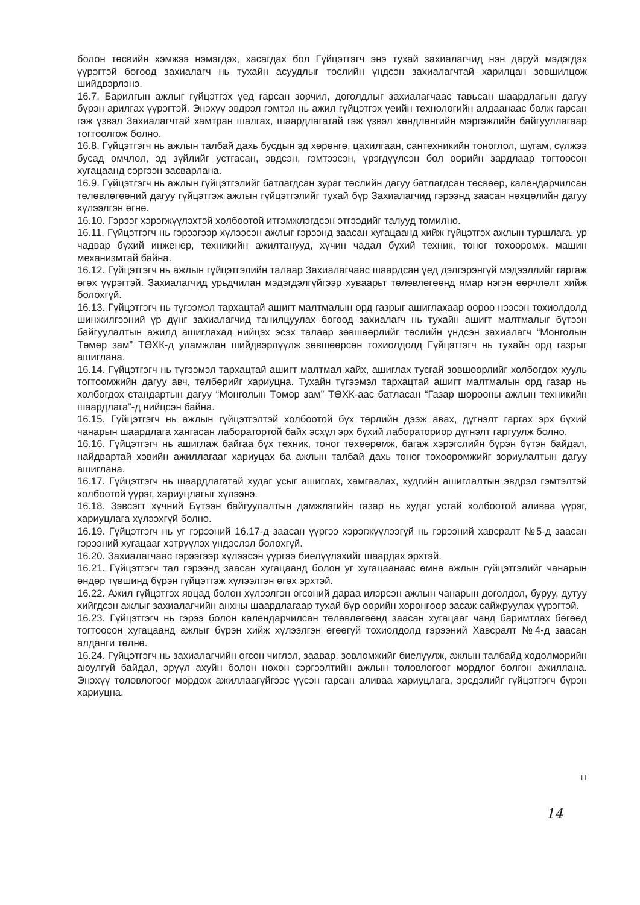болон төсвийн хэмжээ нэмэгдэх, хасагдах бол Гүйцэтгэгч энэ тухай захиалагчид нэн даруй мэдэгдэх үүрэгтэй бөгөөд захиалагч нь тухайн асуудлыг төслийн үндсэн захиалагчтай харилцан зөвшилцөж шийдвэрлэнэ.
16.7. Барилгын ажлыг гүйцэтгэх үед гарсан зөрчил, доголдлыг захиалагчаас тавьсан шаардлагын дагуу бүрэн арилгах үүрэгтэй. Энэхүү эвдрэл гэмтэл нь ажил гүйцэтгэх үеийн технологийн алдаанаас болж гарсан гэж үзвэл Захиалагчтай хамтран шалгах, шаардлагатай гэж үзвэл хөндлөнгийн мэргэжлийн байгууллагаар тогтоолгож болно.
16.8. Гүйцэтгэгч нь ажлын талбай дахь бусдын эд хөрөнгө, цахилгаан, сантехникийн тоноглол, шугам, сүлжээ бусад өмчлөл, эд зүйлийг устгасан, эвдсэн, гэмтээсэн, үрэгдүүлсэн бол өөрийн зардлаар тогтоосон хугацаанд сэргээн засварлана.
16.9. Гүйцэтгэгч нь ажлын гүйцэтгэлийг батлагдсан зураг төслийн дагуу батлагдсан төсвөөр, календарчилсан төлөвлөгөөний дагуу гүйцэтгэж ажлын гүйцэтгэлийг тухай бүр Захиалагчид гэрээнд заасан нөхцөлийн дагуу хүлээлгэн өгнө.
16.10. Гэрээг хэрэгжүүлэхтэй холбоотой итгэмжлэгдсэн этгээдийг талууд томилно.
16.11. Гүйцэтгэгч нь гэрээгээр хүлээсэн ажлыг гэрээнд заасан хугацаанд хийж гүйцэтгэх ажлын туршлага, ур чадвар бүхий инженер, техникийн ажилтанууд, хүчин чадал бүхий техник, тоног төхөөрөмж, машин механизмтай байна.
16.12. Гүйцэтгэгч нь ажлын гүйцэтгэлийн талаар Захиалагчаас шаардсан үед дэлгэрэнгүй мэдээллийг гаргаж өгөх үүрэгтэй. Захиалагчид урьдчилан мэдэгдэлгүйгээр хуваарьт төлөвлөгөөнд ямар нэгэн өөрчлөлт хийж болохгүй.
16.13. Гүйцэтгэгч нь түгээмэл тархацтай ашигт малтмалын орд газрыг ашиглахаар өөрөө нээсэн тохиолдолд шинжилгээний үр дүнг захиалагчид танилцуулах бөгөөд захиалагч нь тухайн ашигт малтмалыг бүтээн байгуулалтын ажилд ашиглахад нийцэх эсэх талаар зөвшөөрлийг төслийн үндсэн захиалагч “Монголын Төмөр зам” ТӨХК-д уламжлан шийдвэрлүүлж зөвшөөрсөн тохиолдолд Гүйцэтгэгч нь тухайн орд газрыг ашиглана.
16.14. Гүйцэтгэгч нь түгээмэл тархацтай ашигт малтмал хайх, ашиглах тусгай зөвшөөрлийг холбогдох хууль тогтоомжийн дагуу авч, төлбөрийг хариуцна. Тухайн түгээмэл тархацтай ашигт малтмалын орд газар нь холбогдох стандартын дагуу “Монголын Төмөр зам” ТӨХК-аас батласан “Газар шорооны ажлын техникийн шаардлага”-д нийцсэн байна.
16.15. Гүйцэтгэгч нь ажлын гүйцэтгэлтэй холбоотой бүх төрлийн дээж авах, дүгнэлт гаргах эрх бүхий чанарын шаардлага хангасан лаборатортой байх эсхүл эрх бүхий лабораториор дүгнэлт гаргуулж болно.
16.16. Гүйцэтгэгч нь ашиглаж байгаа бүх техник, тоног төхөөрөмж, багаж хэрэгслийн бүрэн бүтэн байдал, найдвартай хэвийн ажиллагааг хариуцах ба ажлын талбай дахь тоног төхөөрөмжийг зориулалтын дагуу ашиглана.
16.17. Гүйцэтгэгч нь шаардлагатай худаг усыг ашиглах, хамгаалах, худгийн ашиглалтын эвдрэл гэмтэлтэй холбоотой үүрэг, хариуцлагыг хүлээнэ.
16.18. Зэвсэгт хүчний Бүтээн байгуулалтын дэмжлэгийн газар нь худаг устай холбоотой аливаа үүрэг, хариуцлага хүлээхгүй болно.
16.19. Гүйцэтгэгч нь уг гэрээний 16.17-д заасан үүргээ хэрэгжүүлээгүй нь гэрээний хавсралт №5-д заасан гэрээний хугацааг хэтрүүлэх үндэслэл болохгүй.
16.20. Захиалагчаас гэрээгээр хүлээсэн үүргээ биелүүлэхийг шаардах эрхтэй.
16.21. Гүйцэтгэгч тал гэрээнд заасан хугацаанд болон уг хугацаанаас өмнө ажлын гүйцэтгэлийг чанарын өндөр түвшинд бүрэн гүйцэтгэж хүлээлгэн өгөх эрхтэй.
16.22. Ажил гүйцэтгэх явцад болон хүлээлгэн өгсөний дараа илэрсэн ажлын чанарын доголдол, буруу, дутуу хийгдсэн ажлыг захиалагчийн анхны шаардлагаар тухай бүр өөрийн хөрөнгөөр засаж сайжруулах үүрэгтэй.
16.23. Гүйцэтгэгч нь гэрээ болон календарчилсан төлөвлөгөөнд заасан хугацааг чанд баримтлах бөгөөд тогтоосон хугацаанд ажлыг бүрэн хийж хүлээлгэн өгөөгүй тохиолдолд гэрээний Хавсралт №4-д заасан алданги төлнө.
16.24. Гүйцэтгэгч нь захиалагчийн өгсөн чиглэл, заавар, зөвлөмжийг биелүүлж, ажлын талбайд хөдөлмөрийн аюулгүй байдал, эрүүл ахуйн болон нөхөн сэргээлтийн ажлын төлөвлөгөөг мөрдлөг болгон ажиллана. Энэхүү төлөвлөгөөг мөрдөж ажиллаагүйгээс үүсэн гарсан аливаа хариуцлага, эрсдэлийг гүйцэтгэгч бүрэн хариуцна.
11
14